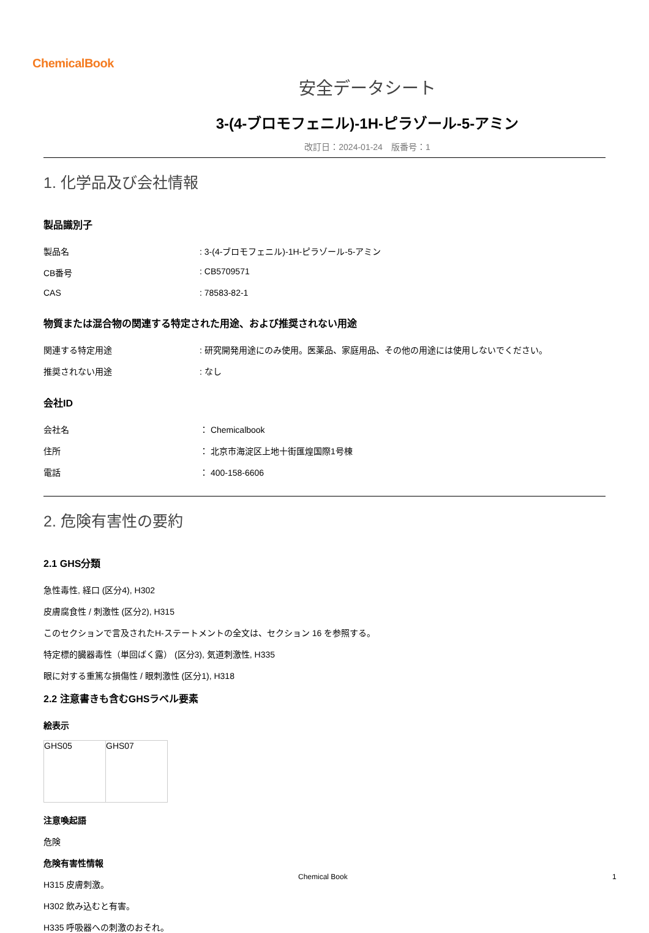ChemicalBook
安全データシート
3-(4-ブロモフェニル)-1H-ピラゾール-5-アミン
改訂日：2024-01-24　版番号：1
1. 化学品及び会社情報
製品識別子
| 製品名 | : 3-(4-ブロモフェニル)-1H-ピラゾール-5-アミン |
| CB番号 | : CB5709571 |
| CAS | : 78583-82-1 |
物質または混合物の関連する特定された用途、および推奨されない用途
| 関連する特定用途 | : 研究開発用途にのみ使用。医薬品、家庭用品、その他の用途には使用しないでください。 |
| 推奨されない用途 | : なし |
会社ID
| 会社名 | ： Chemicalbook |
| 住所 | ： 北京市海淀区上地十街匯煌国際1号棟 |
| 電話 | ： 400-158-6606 |
2. 危険有害性の要約
2.1 GHS分類
急性毒性, 経口 (区分4), H302
皮膚腐食性 / 刺激性 (区分2), H315
このセクションで言及されたH-ステートメントの全文は、セクション 16 を参照する。
特定標的臓器毒性（単回ばく露） (区分3), 気道刺激性, H335
眼に対する重篤な損傷性 / 眼刺激性 (区分1), H318
2.2 注意書きも含むGHSラベル要素
絵表示
| GHS05 | GHS07 |
注意喚起語
危険
危険有害性情報
H315 皮膚刺激。
H302 飲み込むと有害。
H335 呼吸器への刺激のおそれ。
Chemical Book 1